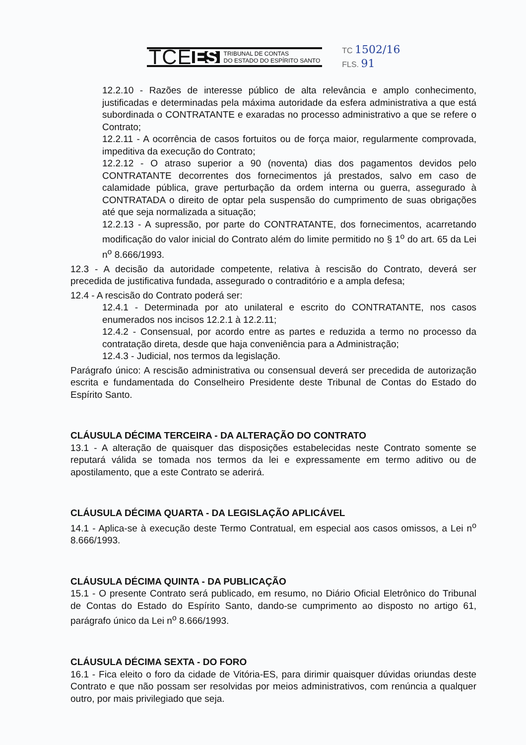TCE ES TRIBUNAL DE CONTAS
DO ESTADO DO ESPÍRITO SANTO
TC 1502/16
FLS. 91
12.2.10 - Razões de interesse público de alta relevância e amplo conhecimento, justificadas e determinadas pela máxima autoridade da esfera administrativa a que está subordinada o CONTRATANTE e exaradas no processo administrativo a que se refere o Contrato;
12.2.11 - A ocorrência de casos fortuitos ou de força maior, regularmente comprovada, impeditiva da execução do Contrato;
12.2.12 - O atraso superior a 90 (noventa) dias dos pagamentos devidos pelo CONTRATANTE decorrentes dos fornecimentos já prestados, salvo em caso de calamidade pública, grave perturbação da ordem interna ou guerra, assegurado à CONTRATADA o direito de optar pela suspensão do cumprimento de suas obrigações até que seja normalizada a situação;
12.2.13 - A supressão, por parte do CONTRATANTE, dos fornecimentos, acarretando modificação do valor inicial do Contrato além do limite permitido no § 1<sup>o</sup> do art. 65 da Lei n<sup>o</sup> 8.666/1993.
12.3 - A decisão da autoridade competente, relativa à rescisão do Contrato, deverá ser precedida de justificativa fundada, assegurado o contraditório e a ampla defesa;
12.4 - A rescisão do Contrato poderá ser:
12.4.1 - Determinada por ato unilateral e escrito do CONTRATANTE, nos casos enumerados nos incisos 12.2.1 à 12.2.11;
12.4.2 - Consensual, por acordo entre as partes e reduzida a termo no processo da contratação direta, desde que haja conveniência para a Administração;
12.4.3 - Judicial, nos termos da legislação.
Parágrafo único: A rescisão administrativa ou consensual deverá ser precedida de autorização escrita e fundamentada do Conselheiro Presidente deste Tribunal de Contas do Estado do Espírito Santo.
CLÁUSULA DÉCIMA TERCEIRA - DA ALTERAÇÃO DO CONTRATO
13.1 - A alteração de quaisquer das disposições estabelecidas neste Contrato somente se reputará válida se tomada nos termos da lei e expressamente em termo aditivo ou de apostilamento, que a este Contrato se aderirá.
CLÁUSULA DÉCIMA QUARTA - DA LEGISLAÇÃO APLICÁVEL
14.1 - Aplica-se à execução deste Termo Contratual, em especial aos casos omissos, a Lei n<sup>o</sup> 8.666/1993.
CLÁUSULA DÉCIMA QUINTA - DA PUBLICAÇÃO
15.1 - O presente Contrato será publicado, em resumo, no Diário Oficial Eletrônico do Tribunal de Contas do Estado do Espírito Santo, dando-se cumprimento ao disposto no artigo 61, parágrafo único da Lei n<sup>o</sup> 8.666/1993.
CLÁUSULA DÉCIMA SEXTA - DO FORO
16.1 - Fica eleito o foro da cidade de Vitória-ES, para dirimir quaisquer dúvidas oriundas deste Contrato e que não possam ser resolvidas por meios administrativos, com renúncia a qualquer outro, por mais privilegiado que seja.